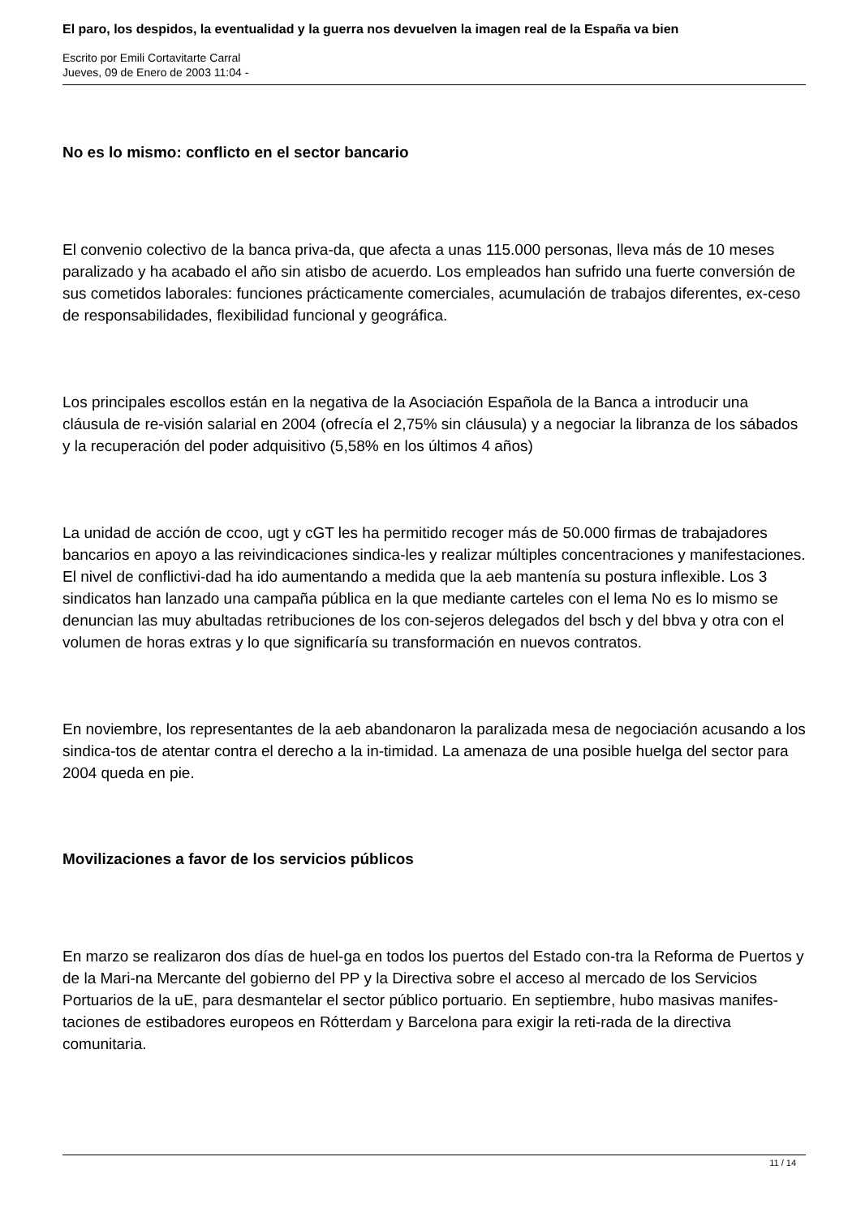El paro, los despidos, la eventualidad y la guerra nos devuelven la imagen real de la España va bien
Escrito por Emili Cortavitarte Carral
Jueves, 09 de Enero de 2003 11:04 -
No es lo mismo: conflicto en el sector bancario
El convenio colectivo de la banca priva-da, que afecta a unas 115.000 personas, lleva más de 10 meses paralizado y ha acabado el año sin atisbo de acuerdo. Los empleados han sufrido una fuerte conversión de sus cometidos laborales: funciones prácticamente comerciales, acumulación de trabajos diferentes, ex-ceso de responsabilidades, flexibilidad funcional y geográfica.
Los principales escollos están en la negativa de la Asociación Española de la Banca a introducir una cláusula de re-visión salarial en 2004 (ofrecía el 2,75% sin cláusula) y a negociar la libranza de los sábados y la recuperación del poder adquisitivo (5,58% en los últimos 4 años)
La unidad de acción de ccoo, ugt y cGT les ha permitido recoger más de 50.000 firmas de trabajadores bancarios en apoyo a las reivindicaciones sindica-les y realizar múltiples concentraciones y manifestaciones. El nivel de conflictivi-dad ha ido aumentando a medida que la aeb mantenía su postura inflexible. Los 3 sindicatos han lanzado una campaña pública en la que mediante carteles con el lema No es lo mismo se denuncian las muy abultadas retribuciones de los con-sejeros delegados del bsch y del bbva y otra con el volumen de horas extras y lo que significaría su transformación en nuevos contratos.
En noviembre, los representantes de la aeb abandonaron la paralizada mesa de negociación acusando a los sindica-tos de atentar contra el derecho a la in-timidad. La amenaza de una posible huelga del sector para 2004 queda en pie.
Movilizaciones a favor de los servicios públicos
En marzo se realizaron dos días de huel-ga en todos los puertos del Estado con-tra la Reforma de Puertos y de la Mari-na Mercante del gobierno del PP y la Directiva sobre el acceso al mercado de los Servicios Portuarios de la uE, para desmantelar el sector público portuario. En septiembre, hubo masivas manifes-taciones de estibadores europeos en Rótterdam y Barcelona para exigir la reti-rada de la directiva comunitaria.
11 / 14